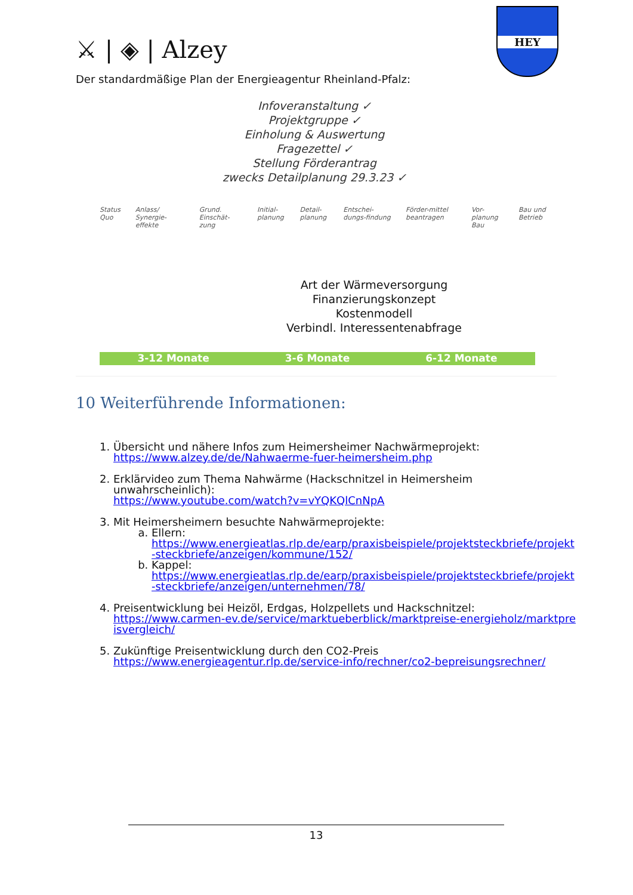⚔ | ◈ | Alzey
HEY
Der standardmäßige Plan der Energieagentur Rheinland-Pfalz:
Infoveranstaltung ✓
Projektgruppe ✓
Einholung & Auswertung
Fragezettel ✓
Stellung Förderantrag
zwecks Detailplanung 29.3.23 ✓
Status Quo Anlass/ Synergie-effekte Grund. Einschät-zung Initial-planung Detail-planung Entschei-dungs-findung Förder-mittel beantragen Vor-planung Bau Bau und Betrieb
Art der Wärmeversorgung
Finanzierungskonzept
Kostenmodell
Verbindl. Interessentenabfrage
3-12 Monate 3-6 Monate 6-12 Monate
10 Weiterführende Informationen:
1. Übersicht und nähere Infos zum Heimersheimer Nachwärmeprojekt:
https://www.alzey.de/de/Nahwaerme-fuer-heimersheim.php
2. Erklärvideo zum Thema Nahwärme (Hackschnitzel in Heimersheim unwahrscheinlich):
https://www.youtube.com/watch?v=vYQKQlCnNpA
3. Mit Heimersheimern besuchte Nahwärmeprojekte:
a. Ellern:
https://www.energieatlas.rlp.de/earp/praxisbeispiele/projektsteckbriefe/projekt-steckbriefe/anzeigen/kommune/152/
b. Kappel:
https://www.energieatlas.rlp.de/earp/praxisbeispiele/projektsteckbriefe/projekt-steckbriefe/anzeigen/unternehmen/78/
4. Preisentwicklung bei Heizöl, Erdgas, Holzpellets und Hackschnitzel:
https://www.carmen-ev.de/service/marktueberblick/marktpreise-energieholz/marktpreisvergleich/
5. Zukünftige Preisentwicklung durch den CO2-Preis
https://www.energieagentur.rlp.de/service-info/rechner/co2-bepreisungsrechner/
13